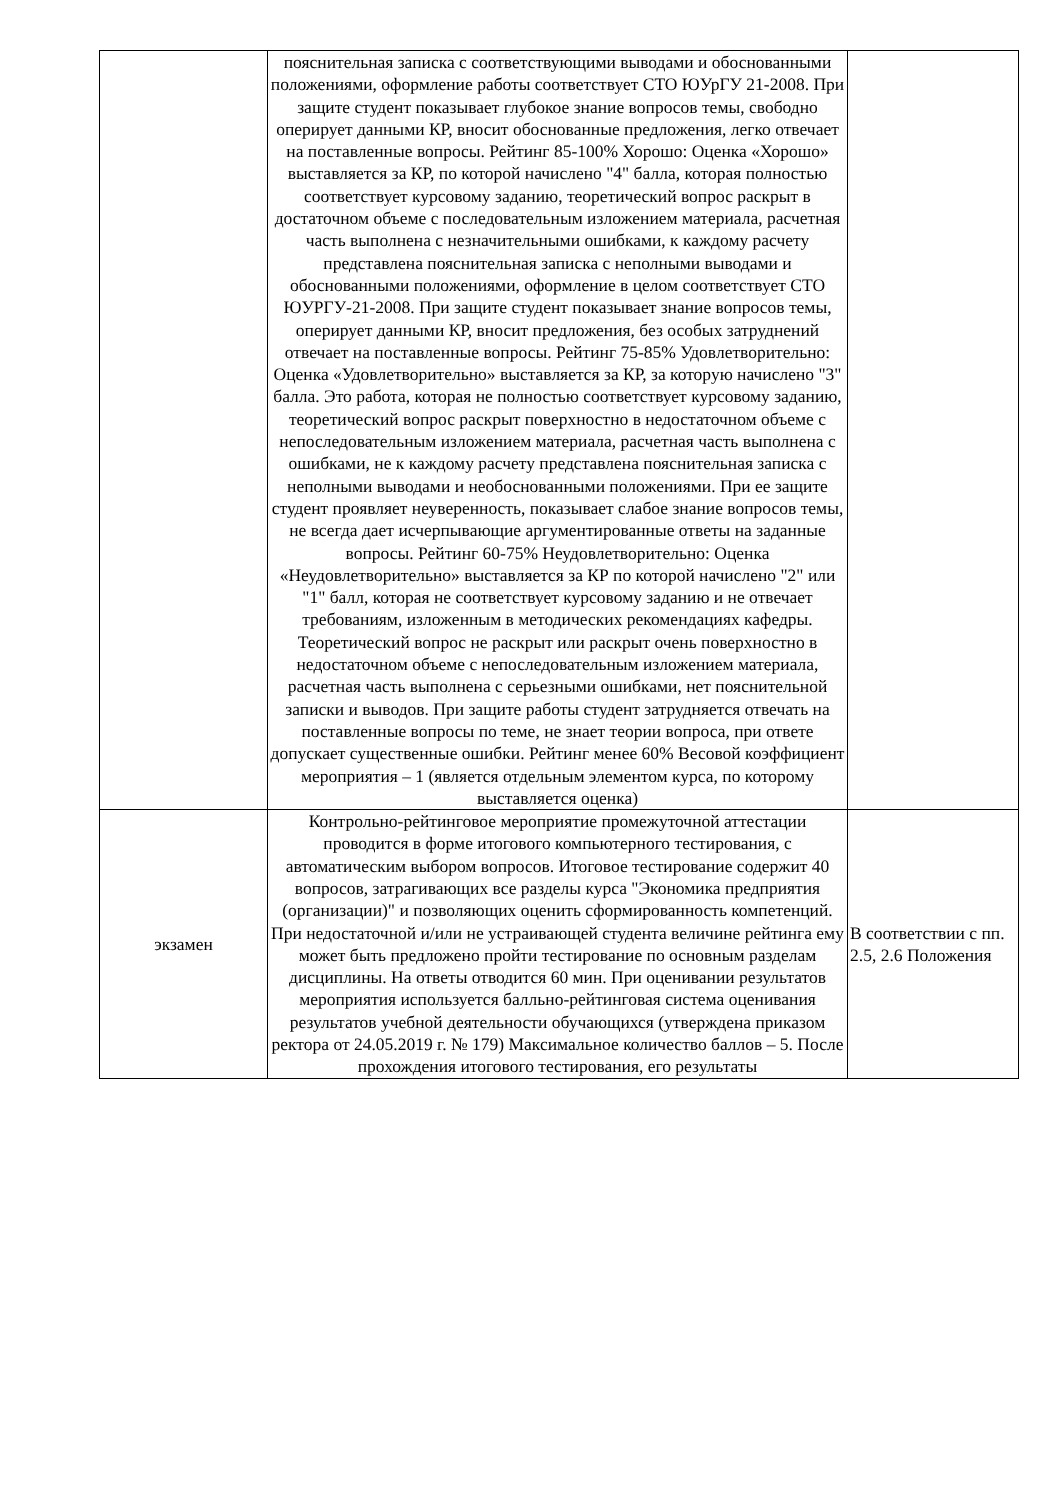| | пояснительная записка с соответствующими выводами и обоснованными положениями, оформление работы соответствует СТО ЮУрГУ 21-2008. При защите студент показывает глубокое знание вопросов темы, свободно оперирует данными КР, вносит обоснованные предложения, легко отвечает на поставленные вопросы. Рейтинг 85-100% Хорошо: Оценка «Хорошо» выставляется за КР, по которой начислено "4" балла, которая полностью соответствует курсовому заданию, теоретический вопрос раскрыт в достаточном объеме с последовательным изложением материала, расчетная часть выполнена с незначительными ошибками, к каждому расчету представлена пояснительная записка с неполными выводами и обоснованными положениями, оформление в целом соответствует СТО ЮУРГУ-21-2008. При защите студент показывает знание вопросов темы, оперирует данными КР, вносит предложения, без особых затруднений отвечает на поставленные вопросы. Рейтинг 75-85% Удовлетворительно: Оценка «Удовлетворительно» выставляется за КР, за которую начислено "3" балла. Это работа, которая не полностью соответствует курсовому заданию, теоретический вопрос раскрыт поверхностно в недостаточном объеме с непоследовательным изложением материала, расчетная часть выполнена с ошибками, не к каждому расчету представлена пояснительная записка с неполными выводами и необоснованными положениями. При ее защите студент проявляет неуверенность, показывает слабое знание вопросов темы, не всегда дает исчерпывающие аргументированные ответы на заданные вопросы. Рейтинг 60-75% Неудовлетворительно: Оценка «Неудовлетворительно» выставляется за КР по которой начислено "2" или "1" балл, которая не соответствует курсовому заданию и не отвечает требованиям, изложенным в методических рекомендациях кафедры. Теоретический вопрос не раскрыт или раскрыт очень поверхностно в недостаточном объеме с непоследовательным изложением материала, расчетная часть выполнена с серьезными ошибками, нет пояснительной записки и выводов. При защите работы студент затрудняется отвечать на поставленные вопросы по теме, не знает теории вопроса, при ответе допускает существенные ошибки. Рейтинг менее 60% Весовой коэффициент мероприятия – 1 (является отдельным элементом курса, по которому выставляется оценка) | |
| экзамен | Контрольно-рейтинговое мероприятие промежуточной аттестации проводится в форме итогового компьютерного тестирования, с автоматическим выбором вопросов. Итоговое тестирование содержит 40 вопросов, затрагивающих все разделы курса "Экономика предприятия (организации)" и позволяющих оценить сформированность компетенций. При недостаточной и/или не устраивающей студента величине рейтинга ему может быть предложено пройти тестирование по основным разделам дисциплины. На ответы отводится 60 мин. При оценивании результатов мероприятия используется балльно-рейтинговая система оценивания результатов учебной деятельности обучающихся (утверждена приказом ректора от 24.05.2019 г. № 179) Максимальное количество баллов – 5. После прохождения итогового тестирования, его результаты | В соответствии с пп. 2.5, 2.6 Положения |